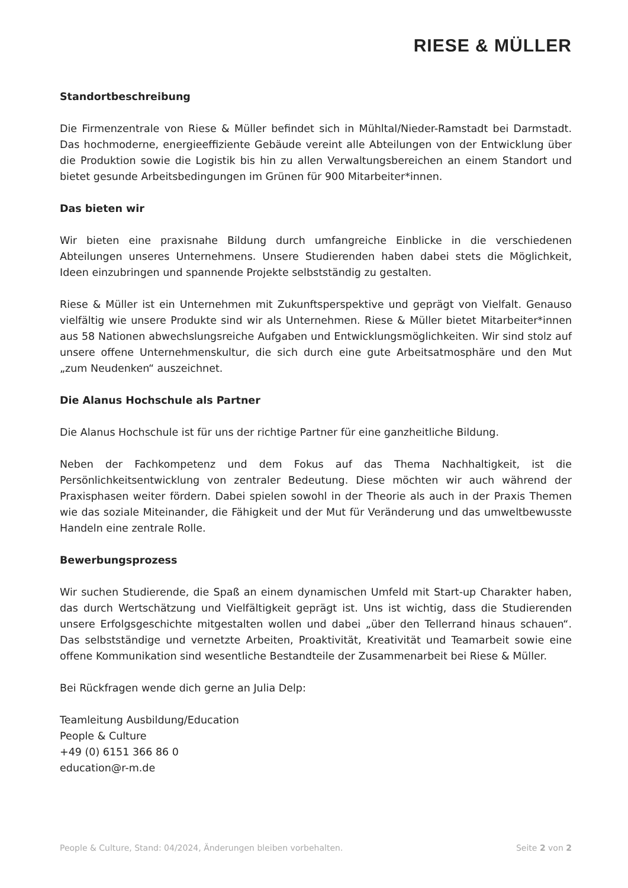RIESE & MÜLLER
Standortbeschreibung
Die Firmenzentrale von Riese & Müller befindet sich in Mühltal/Nieder-Ramstadt bei Darmstadt. Das hochmoderne, energieeffiziente Gebäude vereint alle Abteilungen von der Entwicklung über die Produktion sowie die Logistik bis hin zu allen Verwaltungsbereichen an einem Standort und bietet gesunde Arbeitsbedingungen im Grünen für 900 Mitarbeiter*innen.
Das bieten wir
Wir bieten eine praxisnahe Bildung durch umfangreiche Einblicke in die verschiedenen Abteilungen unseres Unternehmens. Unsere Studierenden haben dabei stets die Möglichkeit, Ideen einzubringen und spannende Projekte selbstständig zu gestalten.
Riese & Müller ist ein Unternehmen mit Zukunftsperspektive und geprägt von Vielfalt. Genauso vielfältig wie unsere Produkte sind wir als Unternehmen. Riese & Müller bietet Mitarbeiter*innen aus 58 Nationen abwechslungsreiche Aufgaben und Entwicklungsmöglichkeiten. Wir sind stolz auf unsere offene Unternehmenskultur, die sich durch eine gute Arbeitsatmosphäre und den Mut „zum Neudenken“ auszeichnet.
Die Alanus Hochschule als Partner
Die Alanus Hochschule ist für uns der richtige Partner für eine ganzheitliche Bildung.
Neben der Fachkompetenz und dem Fokus auf das Thema Nachhaltigkeit, ist die Persönlichkeitsentwicklung von zentraler Bedeutung. Diese möchten wir auch während der Praxisphasen weiter fördern. Dabei spielen sowohl in der Theorie als auch in der Praxis Themen wie das soziale Miteinander, die Fähigkeit und der Mut für Veränderung und das umweltbewusste Handeln eine zentrale Rolle.
Bewerbungsprozess
Wir suchen Studierende, die Spaß an einem dynamischen Umfeld mit Start-up Charakter haben, das durch Wertschätzung und Vielfältigkeit geprägt ist. Uns ist wichtig, dass die Studierenden unsere Erfolgsgeschichte mitgestalten wollen und dabei „über den Tellerrand hinaus schauen“. Das selbstständige und vernetzte Arbeiten, Proaktivität, Kreativität und Teamarbeit sowie eine offene Kommunikation sind wesentliche Bestandteile der Zusammenarbeit bei Riese & Müller.
Bei Rückfragen wende dich gerne an Julia Delp:
Teamleitung Ausbildung/Education
People & Culture
+49 (0) 6151 366 86 0
education@r-m.de
People & Culture, Stand: 04/2024, Änderungen bleiben vorbehalten. Seite 2 von 2